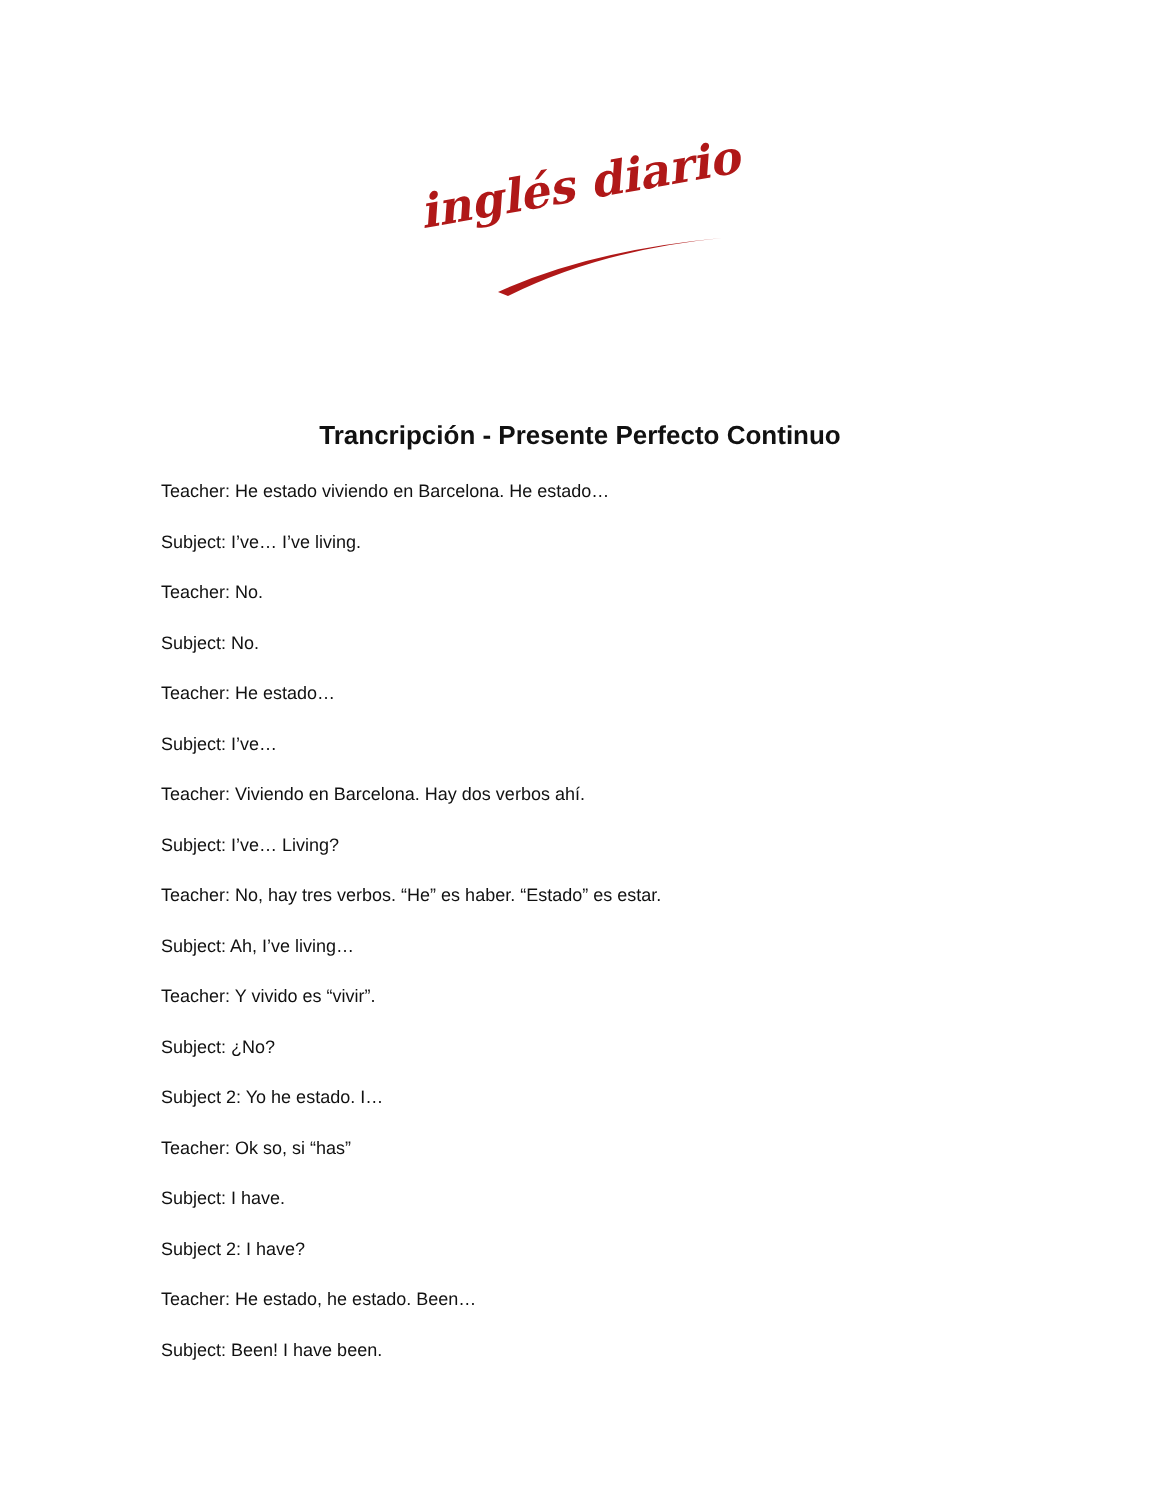inglés diario
Trancripción - Presente Perfecto Continuo
Teacher: He estado viviendo en Barcelona. He estado…
Subject: I’ve… I’ve living.
Teacher: No.
Subject: No.
Teacher: He estado…
Subject: I’ve…
Teacher: Viviendo en Barcelona. Hay dos verbos ahí.
Subject: I’ve… Living?
Teacher: No, hay tres verbos. “He” es haber. “Estado” es estar.
Subject: Ah, I’ve living…
Teacher: Y vivido es “vivir”.
Subject: ¿No?
Subject 2: Yo he estado. I…
Teacher: Ok so, si “has”
Subject: I have.
Subject 2: I have?
Teacher: He estado, he estado. Been…
Subject: Been! I have been.